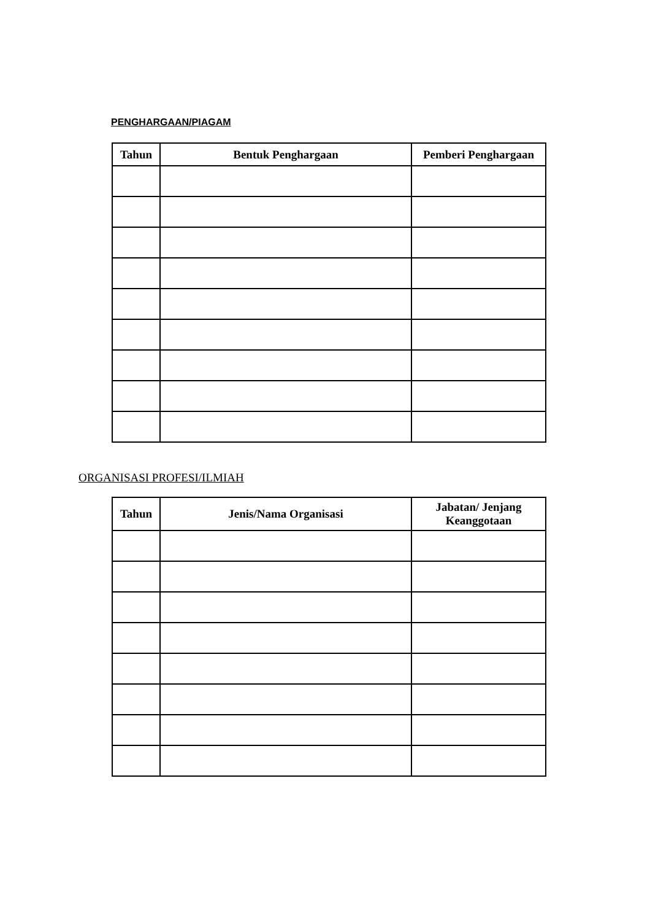PENGHARGAAN/PIAGAM
| Tahun | Bentuk Penghargaan | Pemberi Penghargaan |
| --- | --- | --- |
ORGANISASI PROFESI/ILMIAH
| Tahun | Jenis/Nama Organisasi | Jabatan/ Jenjang Keanggotaan |
| --- | --- | --- |